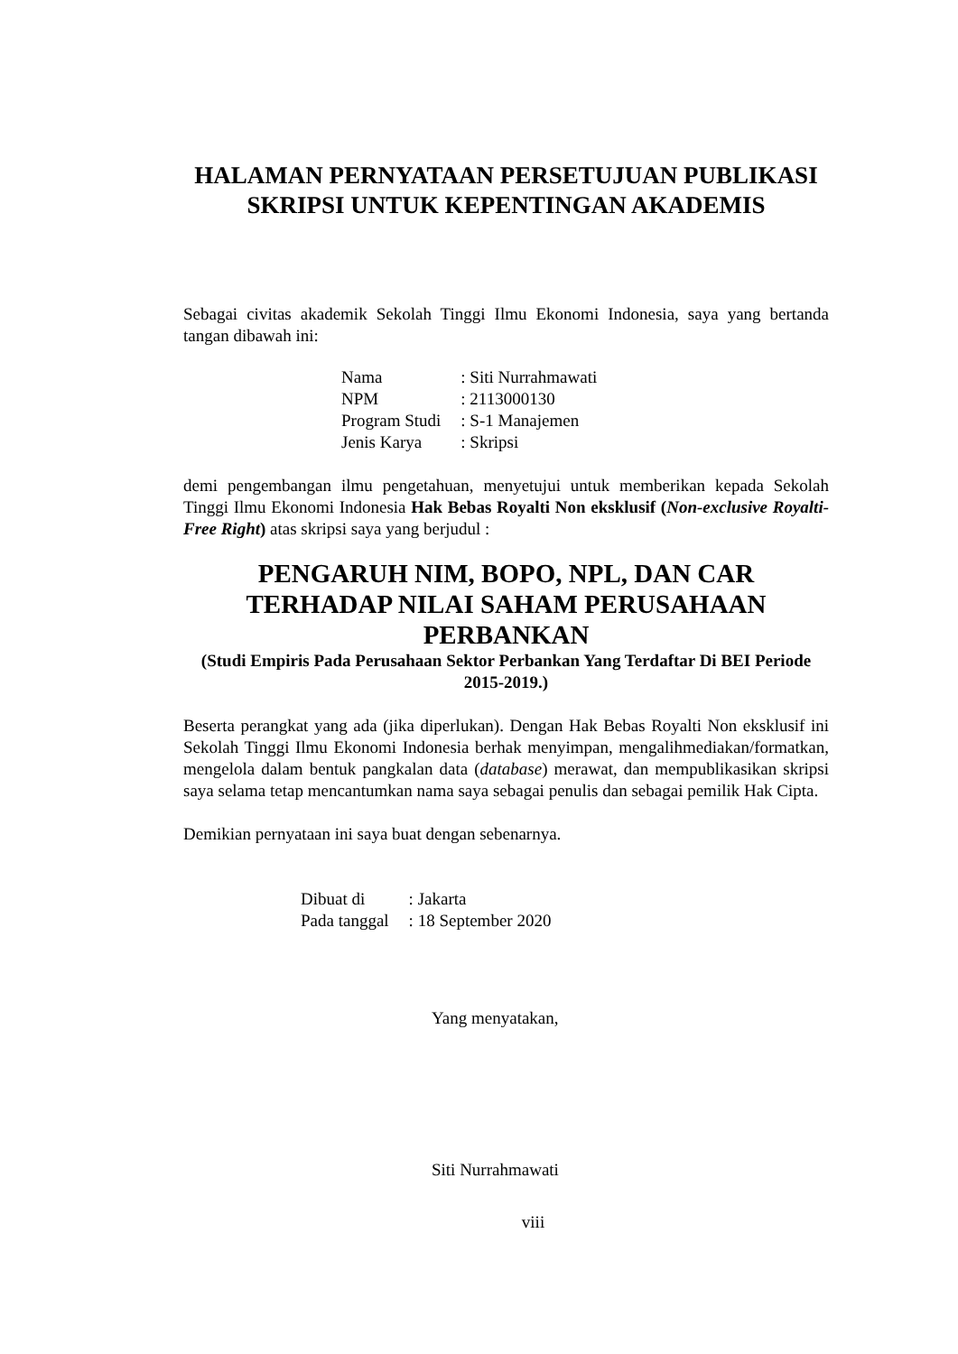HALAMAN PERNYATAAN PERSETUJUAN PUBLIKASI SKRIPSI UNTUK KEPENTINGAN AKADEMIS
Sebagai civitas akademik Sekolah Tinggi Ilmu Ekonomi Indonesia, saya yang bertanda tangan dibawah ini:
| Nama | : Siti Nurrahmawati |
| NPM | : 2113000130 |
| Program Studi | : S-1 Manajemen |
| Jenis Karya | : Skripsi |
demi pengembangan ilmu pengetahuan, menyetujui untuk memberikan kepada Sekolah Tinggi Ilmu Ekonomi Indonesia Hak Bebas Royalti Non eksklusif (Non-exclusive Royalti-Free Right) atas skripsi saya yang berjudul :
PENGARUH NIM, BOPO, NPL, DAN CAR TERHADAP NILAI SAHAM PERUSAHAAN PERBANKAN
(Studi Empiris Pada Perusahaan Sektor Perbankan Yang Terdaftar Di BEI Periode 2015-2019.)
Beserta perangkat yang ada (jika diperlukan). Dengan Hak Bebas Royalti Non eksklusif ini Sekolah Tinggi Ilmu Ekonomi Indonesia berhak menyimpan, mengalihmediakan/formatkan, mengelola dalam bentuk pangkalan data (database) merawat, dan mempublikasikan skripsi saya selama tetap mencantumkan nama saya sebagai penulis dan sebagai pemilik Hak Cipta.
Demikian pernyataan ini saya buat dengan sebenarnya.
| Dibuat di | : Jakarta |
| Pada tanggal | : 18 September 2020 |
Yang menyatakan,
Siti Nurrahmawati
viii